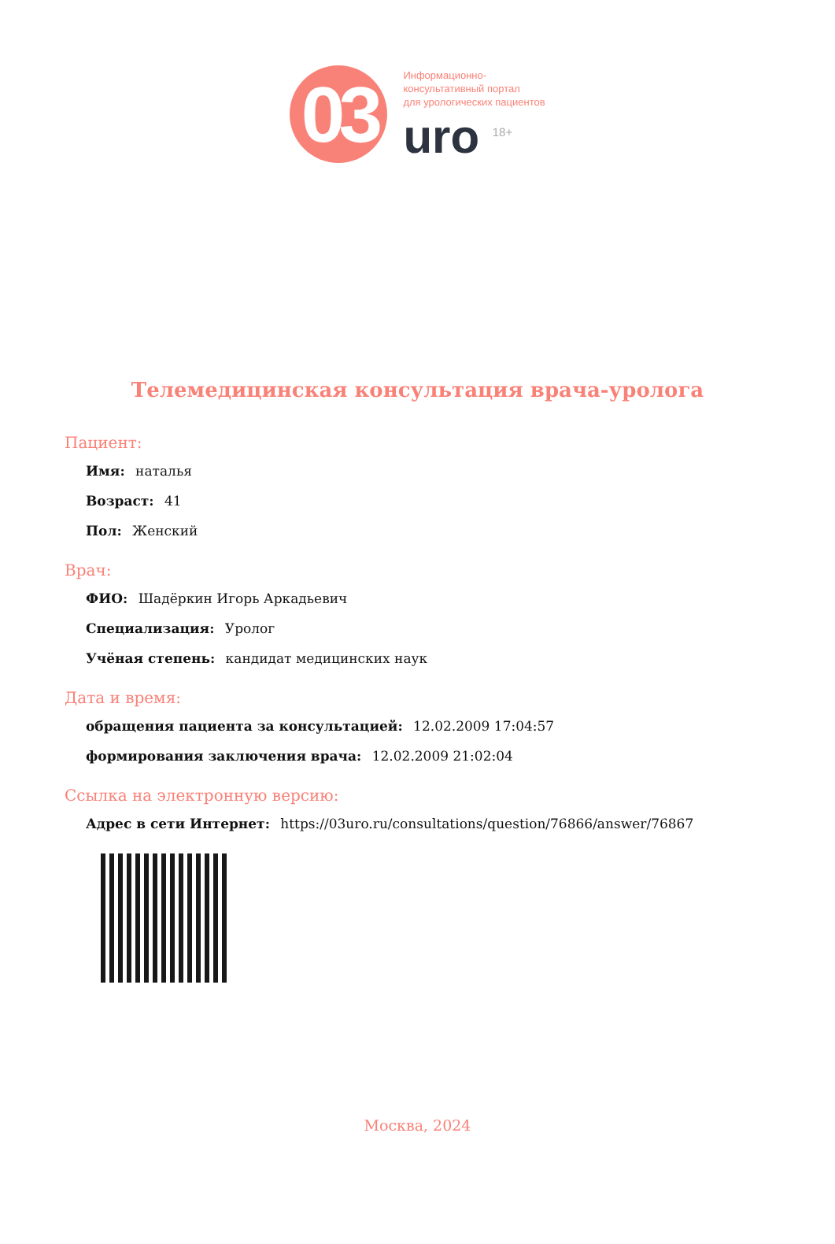03
Информационно-
консультативный портал
для урологических пациентов
uro <sup>18+</sup>
Телемедицинская консультация врача-уролога
Пациент:
Имя: наталья
Возраст: 41
Пол: Женский
Врач:
ФИО: Шадёркин Игорь Аркадьевич
Специализация: Уролог
Учёная степень: кандидат медицинских наук
Дата и время:
обращения пациента за консультацией: 12.02.2009 17:04:57
формирования заключения врача: 12.02.2009 21:02:04
Ссылка на электронную версию:
Адрес в сети Интернет: https://03uro.ru/consultations/question/76866/answer/76867
Москва, 2024